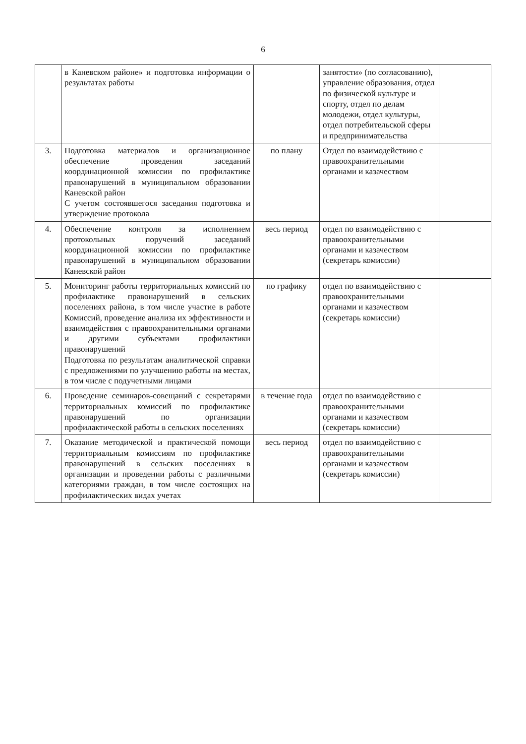6
| | в Каневском районе» и подготовка информации о результатах работы | | занятости» (по согласованию), управление образования, отдел по физической культуре и спорту, отдел по делам молодежи, отдел культуры, отдел потребительской сферы и предпринимательства | |
| 3. | Подготовка материалов и организационное обеспечение проведения заседаний координационной комиссии по профилактике правонарушений в муниципальном образовании Каневской район С учетом состоявшегося заседания подготовка и утверждение протокола | по плану | Отдел по взаимодействию с правоохранительными органами и казачеством | |
| 4. | Обеспечение контроля за исполнением протокольных поручений заседаний координационной комиссии по профилактике правонарушений в муниципальном образовании Каневской район | весь период | отдел по взаимодействию с правоохранительными органами и казачеством (секретарь комиссии) | |
| 5. | Мониторинг работы территориальных комиссий по профилактике правонарушений в сельских поселениях района, в том числе участие в работе Комиссий, проведение анализа их эффективности и взаимодействия с правоохранительными органами и другими субъектами профилактики правонарушений Подготовка по результатам аналитической справки с предложениями по улучшению работы на местах, в том числе с подучетными лицами | по графику | отдел по взаимодействию с правоохранительными органами и казачеством (секретарь комиссии) | |
| 6. | Проведение семинаров-совещаний с секретарями территориальных комиссий по профилактике правонарушений по организации профилактической работы в сельских поселениях | в течение года | отдел по взаимодействию с правоохранительными органами и казачеством (секретарь комиссии) | |
| 7. | Оказание методической и практической помощи территориальным комиссиям по профилактике правонарушений в сельских поселениях в организации и проведении работы с различными категориями граждан, в том числе состоящих на профилактических видах учетах | весь период | отдел по взаимодействию с правоохранительными органами и казачеством (секретарь комиссии) | |